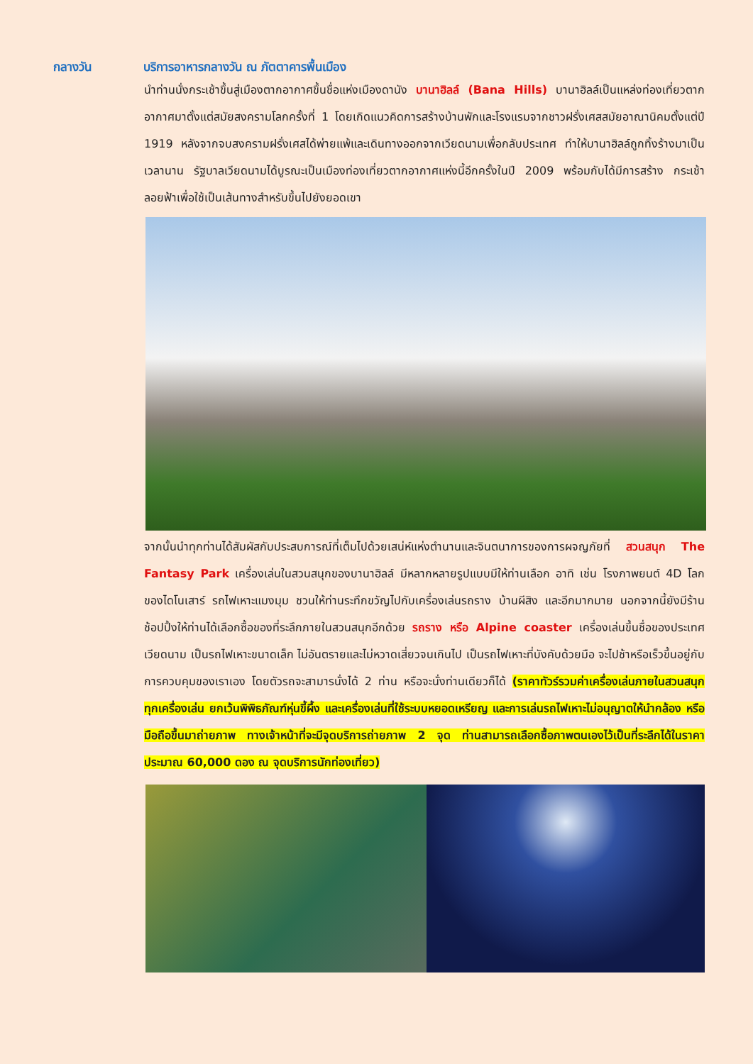กลางวัน บริการอาหารกลางวัน ณ ภัตตาคารพื้นเมือง
นำท่านนั่งกระเช้าขึ้นสู่เมืองตากอากาศขึ้นชื่อแห่งเมืองดานัง บานาฮิลล์ (Bana Hills) บานาฮิลล์เป็นแหล่งท่องเที่ยวตากอากาศมาตั้งแต่สมัยสงครามโลกครั้งที่ 1 โดยเกิดแนวคิดการสร้างบ้านพักและโรงแรมจากชาวฝรั่งเศสสมัยอาณานิคมตั้งแต่ปี 1919 หลังจากจบสงครามฝรั่งเศสได้พ่ายแพ้และเดินทางออกจากเวียดนามเพื่อกลับประเทศ ทำให้บานาฮิลล์ถูกทิ้งร้างมาเป็นเวลานาน รัฐบาลเวียดนามได้บูรณะเป็นเมืองท่องเที่ยวตากอากาศแห่งนี้อีกครั้งในปี 2009 พร้อมกับได้มีการสร้าง กระเช้าลอยฟ้าเพื่อใช้เป็นเส้นทางสำหรับขึ้นไปยังยอดเขา
จากนั้นนำทุกท่านได้สัมผัสกับประสบการณ์ที่เต็มไปด้วยเสน่ห์แห่งตำนานและจินตนาการของการผจญภัยที่ สวนสนุก The Fantasy Park เครื่องเล่นในสวนสนุกของบานาฮิลล์ มีหลากหลายรูปแบบมีให้ท่านเลือก อาทิ เช่น โรงภาพยนต์ 4D โลกของไดโนเสาร์ รถไฟเหาะแมงมุม ชวนให้ท่านระทึกขวัญไปกับเครื่องเล่นรถราง บ้านผีสิง และอีกมากมาย นอกจากนี้ยังมีร้านช้อปปิ้งให้ท่านได้เลือกซื้อของที่ระลึกภายในสวนสนุกอีกด้วย รถราง หรือ Alpine coaster เครื่องเล่นขึ้นชื่อของประเทศเวียดนาม เป็นรถไฟเหาะขนาดเล็ก ไม่อันตรายและไม่หวาดเสี่ยวจนเกินไป เป็นรถไฟเหาะที่บังคับด้วยมือ จะไปช้าหรือเร็วขึ้นอยู่กับการควบคุมของเราเอง โดยตัวรถจะสามารนั่งได้ 2 ท่าน หรือจะนั่งท่านเดียวก็ได้ (ราคาทัวร์รวมค่าเครื่องเล่นภายในสวนสนุกทุกเครื่องเล่น ยกเว้นพิพิธภัณฑ์หุ่นขี้ผึ้ง และเครื่องเล่นที่ใช้ระบบหยอดเหรียญ และการเล่นรถไฟเหาะไม่อนุญาตให้นำกล้อง หรือมือถือขึ้นมาถ่ายภาพ ทางเจ้าหน้าที่จะมีจุดบริการถ่ายภาพ 2 จุด ท่านสามารถเลือกซื้อภาพตนเองไว้เป็นที่ระลึกได้ในราคาประมาณ 60,000 ดอง ณ จุดบริการนักท่องเที่ยว)